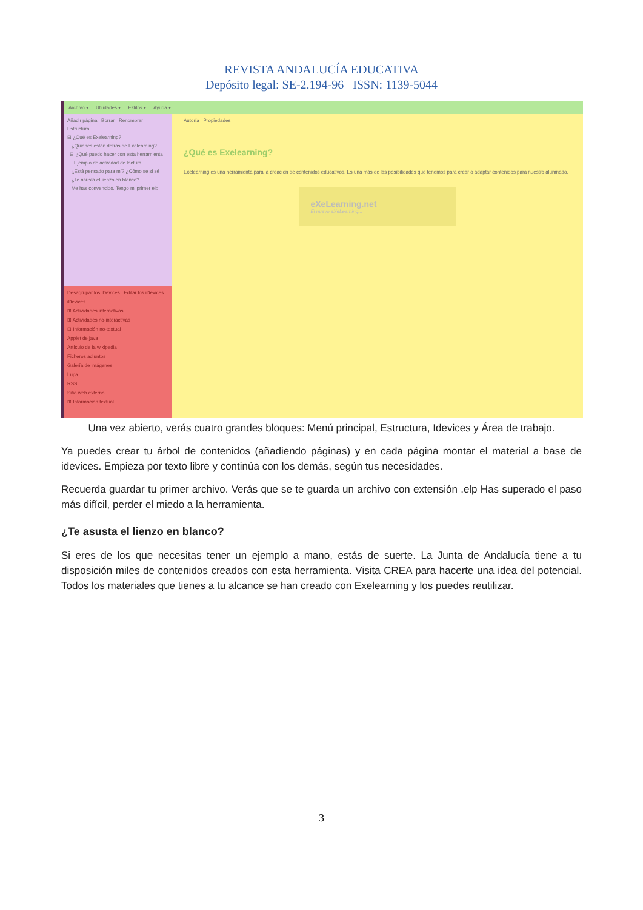REVISTA ANDALUCÍA EDUCATIVA
Depósito legal: SE-2.194-96 ISSN: 1139-5044
Archivo ▾ Utilidades ▾ Estilos ▾ Ayuda ▾
Añadir página Borrar Renombrar
Estructura
⊟ ¿Qué es Exelearning?
¿Quiénes están detrás de Exelearning?
⊟ ¿Qué puedo hacer con esta herramienta
Ejemplo de actividad de lectura
¿Está pensado para mí? ¿Cómo se si sé
¿Te asusta el lienzo en blanco?
Me has convencido. Tengo mi primer elp
Desagrupar los iDevices Editar los iDevices
iDevices
⊞ Actividades interactivas
⊞ Actividades no-interactivas
⊟ Información no-textual
Applet de java
Artículo de la wikipedia
Ficheros adjuntos
Galería de imágenes
Lupa
RSS
Sitio web externo
⊞ Información textual
Autoría Propiedades
¿Qué es Exelearning?
Exelearning es una herramienta para la creación de contenidos educativos. Es una más de las posibilidades que tenemos para crear o adaptar contenidos para nuestro alumnado.
eXeLearning.net
El nuevo eXeLearning...
Una vez abierto, verás cuatro grandes bloques: Menú principal, Estructura, Idevices y Área de trabajo.
Ya puedes crear tu árbol de contenidos (añadiendo páginas) y en cada página montar el material a base de idevices. Empieza por texto libre y continúa con los demás, según tus necesidades.
Recuerda guardar tu primer archivo. Verás que se te guarda un archivo con extensión .elp Has superado el paso más difícil, perder el miedo a la herramienta.
¿Te asusta el lienzo en blanco?
Si eres de los que necesitas tener un ejemplo a mano, estás de suerte. La Junta de Andalucía tiene a tu disposición miles de contenidos creados con esta herramienta. Visita CREA para hacerte una idea del potencial. Todos los materiales que tienes a tu alcance se han creado con Exelearning y los puedes reutilizar.
3